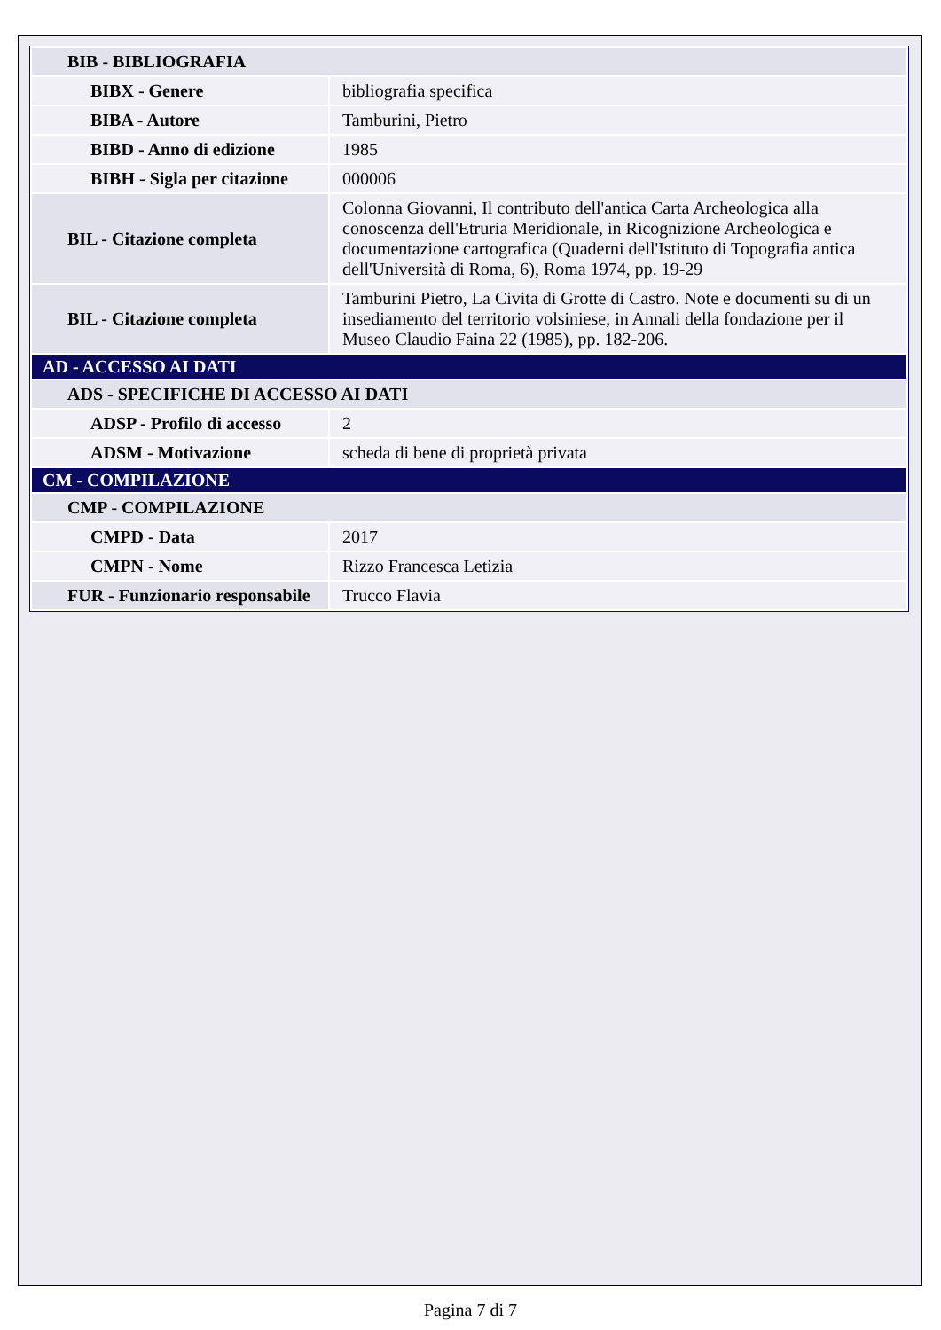| BIB - BIBLIOGRAFIA | |
| BIBX - Genere | bibliografia specifica |
| BIBA - Autore | Tamburini, Pietro |
| BIBD - Anno di edizione | 1985 |
| BIBH - Sigla per citazione | 000006 |
| BIL - Citazione completa | Colonna Giovanni, Il contributo dell'antica Carta Archeologica alla conoscenza dell'Etruria Meridionale, in Ricognizione Archeologica e documentazione cartografica (Quaderni dell'Istituto di Topografia antica dell'Università di Roma, 6), Roma 1974, pp. 19-29 |
| BIL - Citazione completa | Tamburini Pietro, La Civita di Grotte di Castro. Note e documenti su di un insediamento del territorio volsiniese, in Annali della fondazione per il Museo Claudio Faina 22 (1985), pp. 182-206. |
| AD - ACCESSO AI DATI | |
| ADS - SPECIFICHE DI ACCESSO AI DATI | |
| ADSP - Profilo di accesso | 2 |
| ADSM - Motivazione | scheda di bene di proprietà privata |
| CM - COMPILAZIONE | |
| CMP - COMPILAZIONE | |
| CMPD - Data | 2017 |
| CMPN - Nome | Rizzo Francesca Letizia |
| FUR - Funzionario responsabile | Trucco Flavia |
Pagina 7 di 7